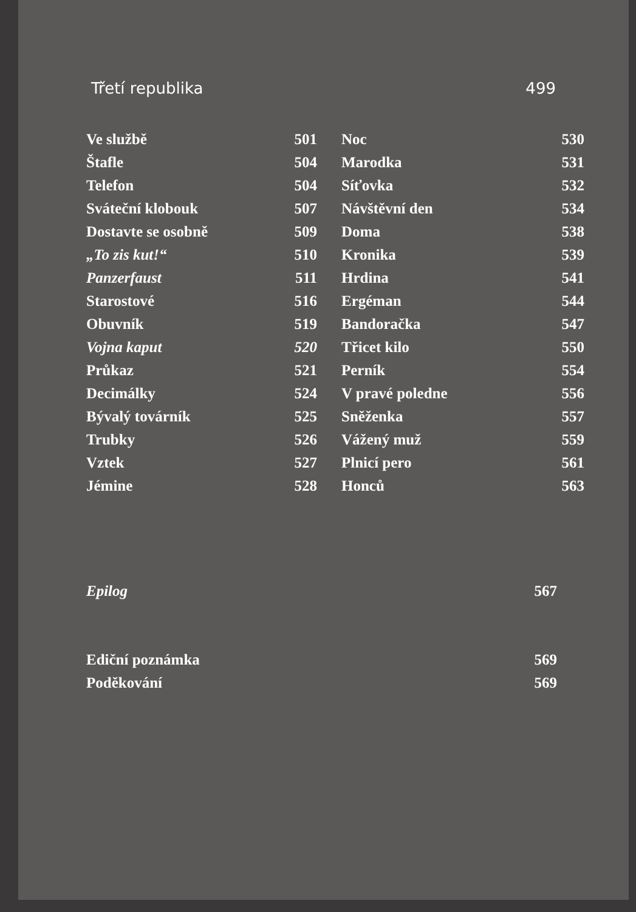Třetí republika 499
| Ve službě | 501 | Noc | 530 |
| Štafle | 504 | Marodka | 531 |
| Telefon | 504 | Síťovka | 532 |
| Sváteční klobouk | 507 | Návštěvní den | 534 |
| Dostavte se osobně | 509 | Doma | 538 |
| „To zis kut!“ | 510 | Kronika | 539 |
| Panzerfaust | 511 | Hrdina | 541 |
| Starostové | 516 | Ergéman | 544 |
| Obuvník | 519 | Bandoračka | 547 |
| Vojna kaput | 520 | Třicet kilo | 550 |
| Průkaz | 521 | Perník | 554 |
| Decimálky | 524 | V pravé poledne | 556 |
| Bývalý továrník | 525 | Sněženka | 557 |
| Trubky | 526 | Vážený muž | 559 |
| Vztek | 527 | Plnicí pero | 561 |
| Jémine | 528 | Honců | 563 |
Epilog 567
Ediční poznámka 569
Poděkování 569